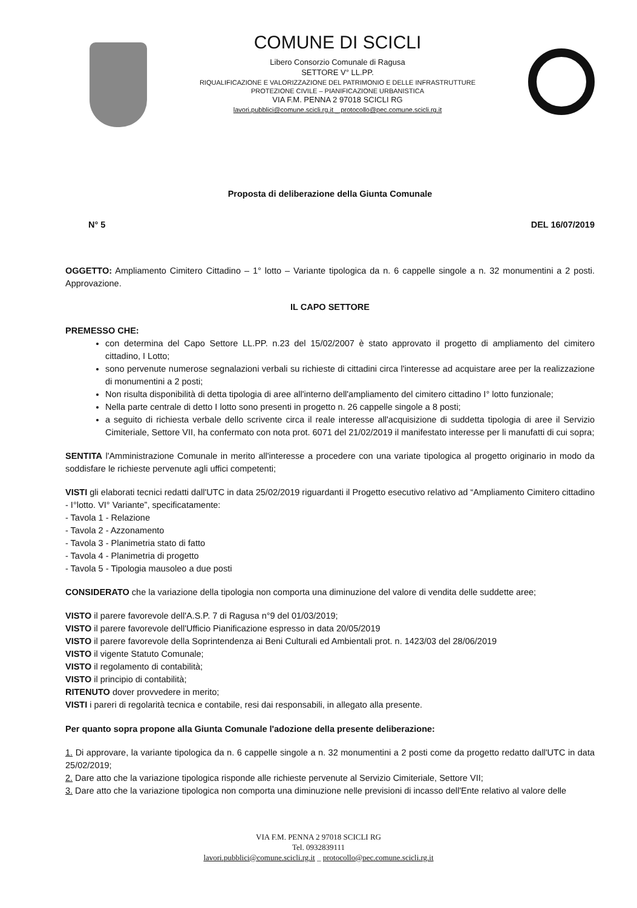COMUNE DI SCICLI
Libero Consorzio Comunale di Ragusa
SETTORE V° LL.PP.
RIQUALIFICAZIONE E VALORIZZAZIONE DEL PATRIMONIO E DELLE INFRASTRUTTURE
PROTEZIONE CIVILE – PIANIFICAZIONE URBANISTICA
VIA F.M. PENNA 2 97018 SCICLI RG
lavori.pubblici@comune.scicli.rg.it _ protocollo@pec.comune.scicli.rg.it
Proposta di deliberazione della Giunta Comunale
N° 5 DEL 16/07/2019
OGGETTO: Ampliamento Cimitero Cittadino – 1° lotto – Variante tipologica da n. 6 cappelle singole a n. 32 monumentini a 2 posti. Approvazione.
IL CAPO SETTORE
PREMESSO CHE:
con determina del Capo Settore LL.PP. n.23 del 15/02/2007 è stato approvato il progetto di ampliamento del cimitero cittadino, I Lotto;
sono pervenute numerose segnalazioni verbali su richieste di cittadini circa l'interesse ad acquistare aree per la realizzazione di monumentini a 2 posti;
Non risulta disponibilità di detta tipologia di aree all'interno dell'ampliamento del cimitero cittadino I° lotto funzionale;
Nella parte centrale di detto I lotto sono presenti in progetto n. 26 cappelle singole a 8 posti;
a seguito di richiesta verbale dello scrivente circa il reale interesse all'acquisizione di suddetta tipologia di aree il Servizio Cimiteriale, Settore VII, ha confermato con nota prot. 6071 del 21/02/2019 il manifestato interesse per li manufatti di cui sopra;
SENTITA l'Amministrazione Comunale in merito all'interesse a procedere con una variate tipologica al progetto originario in modo da soddisfare le richieste pervenute agli uffici competenti;
VISTI gli elaborati tecnici redatti dall'UTC in data 25/02/2019 riguardanti il Progetto esecutivo relativo ad “Ampliamento Cimitero cittadino - I°lotto. VI° Variante”, specificatamente:
- Tavola 1 - Relazione
- Tavola 2 - Azzonamento
- Tavola 3 - Planimetria stato di fatto
- Tavola 4 - Planimetria di progetto
- Tavola 5 - Tipologia mausoleo a due posti
CONSIDERATO che la variazione della tipologia non comporta una diminuzione del valore di vendita delle suddette aree;
VISTO il parere favorevole dell'A.S.P. 7 di Ragusa n°9 del 01/03/2019;
VISTO il parere favorevole dell'Ufficio Pianificazione espresso in data 20/05/2019
VISTO il parere favorevole della Soprintendenza ai Beni Culturali ed Ambientali prot. n. 1423/03 del 28/06/2019
VISTO il vigente Statuto Comunale;
VISTO il regolamento di contabilità;
VISTO il principio di contabilità;
RITENUTO dover provvedere in merito;
VISTI i pareri di regolarità tecnica e contabile, resi dai responsabili, in allegato alla presente.
Per quanto sopra propone alla Giunta Comunale l'adozione della presente deliberazione:
1. Di approvare, la variante tipologica da n. 6 cappelle singole a n. 32 monumentini a 2 posti come da progetto redatto dall'UTC in data 25/02/2019;
2. Dare atto che la variazione tipologica risponde alle richieste pervenute al Servizio Cimiteriale, Settore VII;
3. Dare atto che la variazione tipologica non comporta una diminuzione nelle previsioni di incasso dell'Ente relativo al valore delle
VIA F.M. PENNA 2 97018 SCICLI RG
Tel. 0932839111
lavori.pubblici@comune.scicli.rg.it _ protocollo@pec.comune.scicli.rg.it